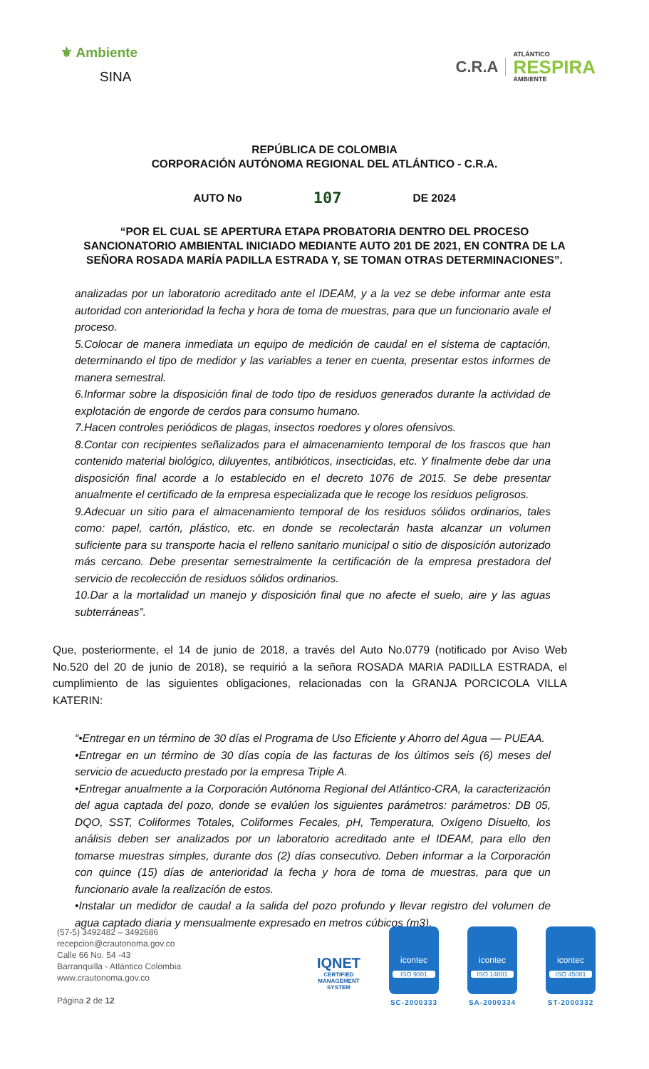⚜ Ambiente
SINA
C.R.A
ATLÁNTICO
RESPIRA
AMBIENTE
REPÚBLICA DE COLOMBIA
CORPORACIÓN AUTÓNOMA REGIONAL DEL ATLÁNTICO - C.R.A.
AUTO No 107 DE 2024
“POR EL CUAL SE APERTURA ETAPA PROBATORIA DENTRO DEL PROCESO SANCIONATORIO AMBIENTAL INICIADO MEDIANTE AUTO 201 DE 2021, EN CONTRA DE LA SEÑORA ROSADA MARÍA PADILLA ESTRADA Y, SE TOMAN OTRAS DETERMINACIONES”.
analizadas por un laboratorio acreditado ante el IDEAM, y a la vez se debe informar ante esta autoridad con anterioridad la fecha y hora de toma de muestras, para que un funcionario avale el proceso.
5.Colocar de manera inmediata un equipo de medición de caudal en el sistema de captación, determinando el tipo de medidor y las variables a tener en cuenta, presentar estos informes de manera semestral.
6.Informar sobre la disposición final de todo tipo de residuos generados durante la actividad de explotación de engorde de cerdos para consumo humano.
7.Hacen controles periódicos de plagas, insectos roedores y olores ofensivos.
8.Contar con recipientes señalizados para el almacenamiento temporal de los frascos que han contenido material biológico, diluyentes, antibióticos, insecticidas, etc. Y finalmente debe dar una disposición final acorde a lo establecido en el decreto 1076 de 2015. Se debe presentar anualmente el certificado de la empresa especializada que le recoge los residuos peligrosos.
9.Adecuar un sitio para el almacenamiento temporal de los residuos sólidos ordinarios, tales como: papel, cartón, plástico, etc. en donde se recolectarán hasta alcanzar un volumen suficiente para su transporte hacia el relleno sanitario municipal o sitio de disposición autorizado más cercano. Debe presentar semestralmente la certificación de la empresa prestadora del servicio de recolección de residuos sólidos ordinarios.
10.Dar a la mortalidad un manejo y disposición final que no afecte el suelo, aire y las aguas subterráneas”.
Que, posteriormente, el 14 de junio de 2018, a través del Auto No.0779 (notificado por Aviso Web No.520 del 20 de junio de 2018), se requirió a la señora ROSADA MARIA PADILLA ESTRADA, el cumplimiento de las siguientes obligaciones, relacionadas con la GRANJA PORCICOLA VILLA KATERIN:
“•Entregar en un término de 30 días el Programa de Uso Eficiente y Ahorro del Agua — PUEAA.
•Entregar en un término de 30 días copia de las facturas de los últimos seis (6) meses del servicio de acueducto prestado por la empresa Triple A.
•Entregar anualmente a la Corporación Autónoma Regional del Atlántico-CRA, la caracterización del agua captada del pozo, donde se evalúen los siguientes parámetros: parámetros: DB 05, DQO, SST, Coliformes Totales, Coliformes Fecales, pH, Temperatura, Oxígeno Disuelto, los análisis deben ser analizados por un laboratorio acreditado ante el IDEAM, para ello den tomarse muestras simples, durante dos (2) días consecutivo. Deben informar a la Corporación con quince (15) días de anterioridad la fecha y hora de toma de muestras, para que un funcionario avale la realización de estos.
•Instalar un medidor de caudal a la salida del pozo profundo y llevar registro del volumen de agua captado diaria y mensualmente expresado en metros cúbicos (m3),
(57-5) 3492482 – 3492686
recepcion@crautonoma.gov.co
Calle 66 No. 54 -43
Barranquilla - Atlántico Colombia
www.crautonoma.gov.co
Página 2 de 12
IQNET
CERTIFIED
MANAGEMENT
SYSTEM
icontec
ISO 9001
SC-2000333
icontec
ISO 14001
SA-2000334
icontec
ISO 45001
ST-2000332